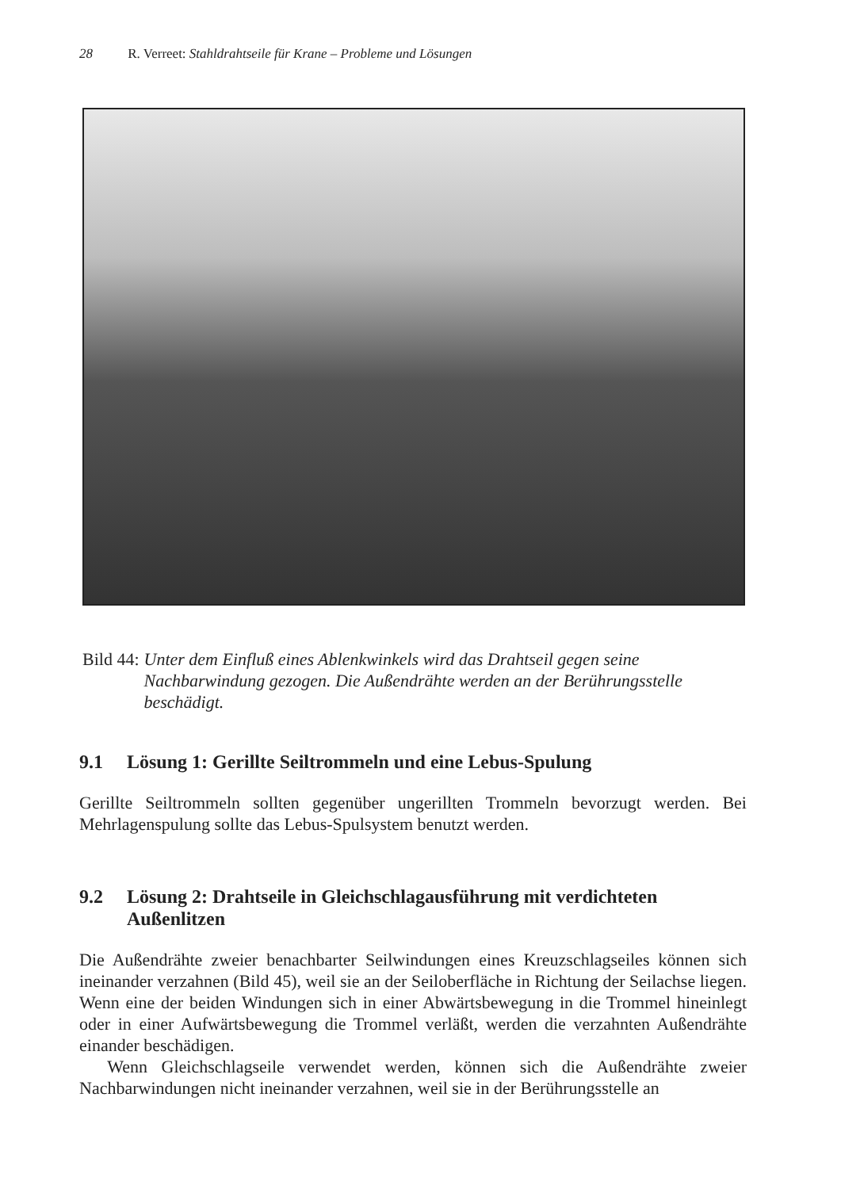28 R. Verreet: Stahldrahtseile für Krane – Probleme und Lösungen
Bild 44: Unter dem Einfluß eines Ablenkwinkels wird das Drahtseil gegen seine Nachbarwindung gezogen. Die Außendrähte werden an der Berührungsstelle beschädigt.
9.1 Lösung 1: Gerillte Seiltrommeln und eine Lebus-Spulung
Gerillte Seiltrommeln sollten gegenüber ungerillten Trommeln bevorzugt werden. Bei Mehrlagenspulung sollte das Lebus-Spulsystem benutzt werden.
9.2 Lösung 2: Drahtseile in Gleichschlagausführung mit verdichteten Außenlitzen
Die Außendrähte zweier benachbarter Seilwindungen eines Kreuzschlagseiles können sich ineinander verzahnen (Bild 45), weil sie an der Seiloberfläche in Richtung der Seilachse liegen. Wenn eine der beiden Windungen sich in einer Abwärtsbewegung in die Trommel hineinlegt oder in einer Aufwärtsbewegung die Trommel verläßt, werden die verzahnten Außendrähte einander beschädigen.
Wenn Gleichschlagseile verwendet werden, können sich die Außendrähte zweier Nachbarwindungen nicht ineinander verzahnen, weil sie in der Berührungsstelle an